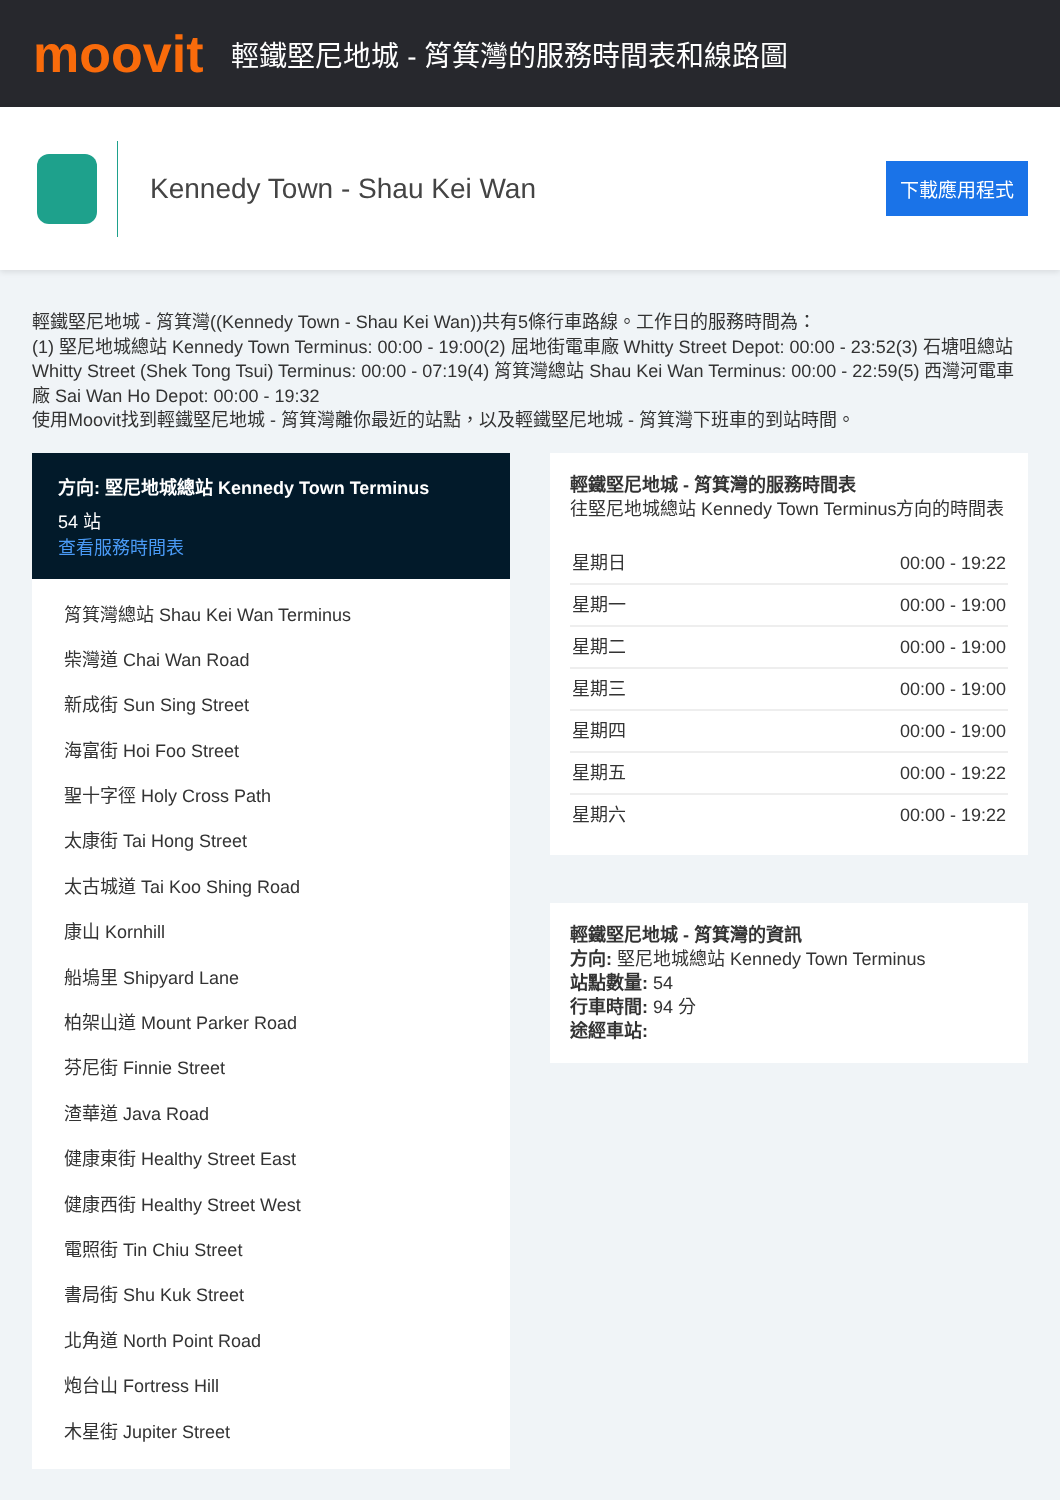moovit
輕鐵堅尼地城 - 筲箕灣的服務時間表和線路圖
Kennedy Town - Shau Kei Wan
下載應用程式
輕鐵堅尼地城 - 筲箕灣((Kennedy Town - Shau Kei Wan))共有5條行車路線。工作日的服務時間為：
(1) 堅尼地城總站 Kennedy Town Terminus: 00:00 - 19:00(2) 屈地街電車廠 Whitty Street Depot: 00:00 - 23:52(3) 石塘咀總站 Whitty Street (Shek Tong Tsui) Terminus: 00:00 - 07:19(4) 筲箕灣總站 Shau Kei Wan Terminus: 00:00 - 22:59(5) 西灣河電車廠 Sai Wan Ho Depot: 00:00 - 19:32
使用Moovit找到輕鐵堅尼地城 - 筲箕灣離你最近的站點，以及輕鐵堅尼地城 - 筲箕灣下班車的到站時間。
方向: 堅尼地城總站 Kennedy Town Terminus
54 站
查看服務時間表
筲箕灣總站 Shau Kei Wan Terminus
柴灣道 Chai Wan Road
新成街 Sun Sing Street
海富街 Hoi Foo Street
聖十字徑 Holy Cross Path
太康街 Tai Hong Street
太古城道 Tai Koo Shing Road
康山 Kornhill
船塢里 Shipyard Lane
柏架山道 Mount Parker Road
芬尼街 Finnie Street
渣華道 Java Road
健康東街 Healthy Street East
健康西街 Healthy Street West
電照街 Tin Chiu Street
書局街 Shu Kuk Street
北角道 North Point Road
炮台山 Fortress Hill
木星街 Jupiter Street
輕鐵堅尼地城 - 筲箕灣的服務時間表
往堅尼地城總站 Kennedy Town Terminus方向的時間表
| 星期日 | 00:00 - 19:22 |
| 星期一 | 00:00 - 19:00 |
| 星期二 | 00:00 - 19:00 |
| 星期三 | 00:00 - 19:00 |
| 星期四 | 00:00 - 19:00 |
| 星期五 | 00:00 - 19:22 |
| 星期六 | 00:00 - 19:22 |
輕鐵堅尼地城 - 筲箕灣的資訊
方向: 堅尼地城總站 Kennedy Town Terminus
站點數量: 54
行車時間: 94 分
途經車站: